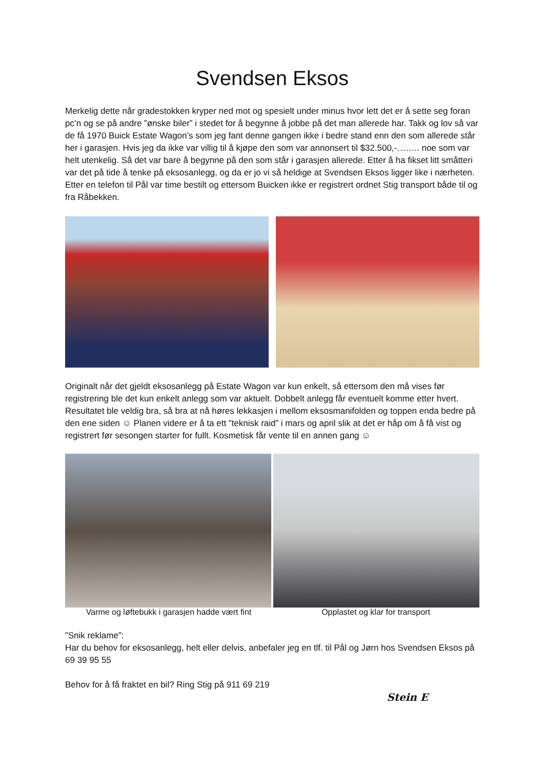Svendsen Eksos
Merkelig dette når gradestokken kryper ned mot og spesielt under minus hvor lett det er å sette seg foran pc’n og se på andre ”ønske biler” i stedet for å begynne å jobbe på det man allerede har. Takk og lov så var de få 1970 Buick Estate Wagon’s som jeg fant denne gangen ikke i bedre stand enn den som allerede står her i garasjen. Hvis jeg da ikke var villig til å kjøpe den som var annonsert til $32.500,-…….. noe som var helt utenkelig. Så det var bare å begynne på den som står i garasjen allerede. Etter å ha fikset litt småtteri var det på tide å tenke på eksosanlegg, og da er jo vi så heldige at Svendsen Eksos ligger like i nærheten. Etter en telefon til Pål var time bestilt og ettersom Buicken ikke er registrert ordnet Stig transport både til og fra Råbekken.
Originalt når det gjeldt eksosanlegg på Estate Wagon var kun enkelt, så ettersom den må vises før registrering ble det kun enkelt anlegg som var aktuelt. Dobbelt anlegg får eventuelt komme etter hvert. Resultatet ble veldig bra, så bra at nå høres lekkasjen i mellom eksosmanifolden og toppen enda bedre på den ene siden ☺ Planen videre er å ta ett ”teknisk raid” i mars og april slik at det er håp om å få vist og registrert før sesongen starter for fullt. Kosmetisk får vente til en annen gang ☺
Varme og løftebukk i garasjen hadde vært fint
Opplastet og klar for transport
”Snik reklame”:
Har du behov for eksosanlegg, helt eller delvis, anbefaler jeg en tlf. til Pål og Jørn hos Svendsen Eksos på 69 39 95 55
Behov for å få fraktet en bil? Ring Stig på 911 69 219
Stein E